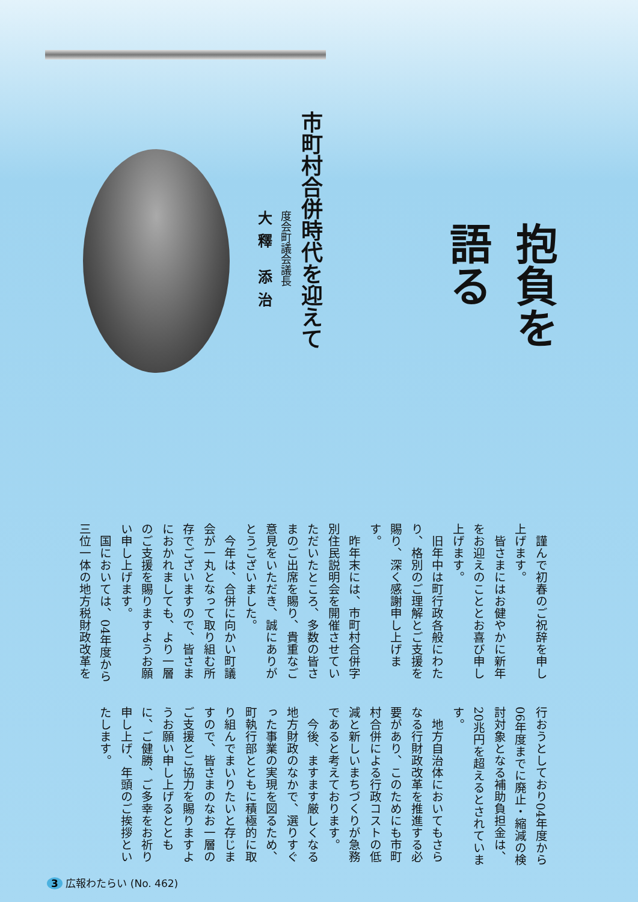抱負を　語る
市町村合併時代を迎えて
度会町議会議長
大釋 添治
謹んで初春のご祝辞を申し上げます。
皆さまにはお健やかに新年をお迎えのこととお喜び申し上げます。
旧年中は町行政各般にわたり、格別のご理解とご支援を賜り、深く感謝申し上げます。
昨年末には、市町村合併字別住民説明会を開催させていただいたところ、多数の皆さまのご出席を賜り、貴重なご意見をいただき、誠にありがとうございました。
今年は、合併に向かい町議会が一丸となって取り組む所存でございますので、皆さまにおかれましても、より一層のご支援を賜りますようお願い申し上げます。
国においては、04年度から三位一体の地方税財政改革を行おうとしており04年度から06年度までに廃止・縮減の検討対象となる補助負担金は、20兆円を超えるとされています。
地方自治体においてもさらなる行財政改革を推進する必要があり、このためにも市町村合併による行政コストの低減と新しいまちづくりが急務であると考えております。
今後、ますます厳しくなる地方財政のなかで、選りすぐった事業の実現を図るため、町執行部とともに積極的に取り組んでまいりたいと存じますので、皆さまのなお一層のご支援とご協力を賜りますようお願い申し上げるとともに、ご健勝、ご多幸をお祈り申し上げ、年頭のご挨拶といたします。
3 広報わたらい (No. 462)